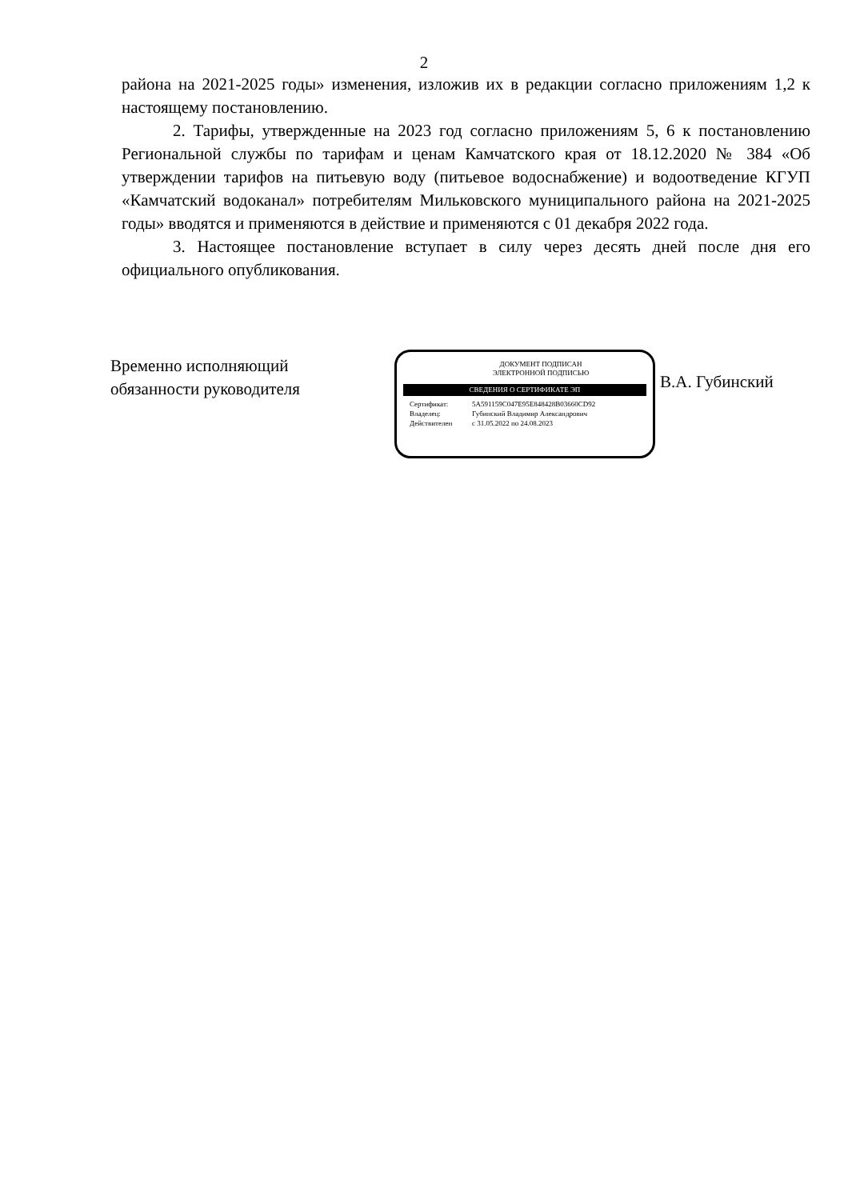2
района на 2021-2025 годы» изменения, изложив их в редакции согласно приложениям 1,2 к настоящему постановлению.
2. Тарифы, утвержденные на 2023 год согласно приложениям 5, 6 к постановлению Региональной службы по тарифам и ценам Камчатского края от 18.12.2020 № 384 «Об утверждении тарифов на питьевую воду (питьевое водоснабжение) и водоотведение КГУП «Камчатский водоканал» потребителям Мильковского муниципального района на 2021-2025 годы» вводятся и применяются в действие и применяются с 01 декабря 2022 года.
3. Настоящее постановление вступает в силу через десять дней после дня его официального опубликования.
Временно исполняющий обязанности руководителя
ДОКУМЕНТ ПОДПИСАН
ЭЛЕКТРОННОЙ ПОДПИСЬЮ
СВЕДЕНИЯ О СЕРТИФИКАТЕ ЭП
Сертификат: 5A591159C047E95E848428B03660CD92
Владелец: Губинский Владимир Александрович
Действителен с 31.05.2022 по 24.08.2023
В.А. Губинский